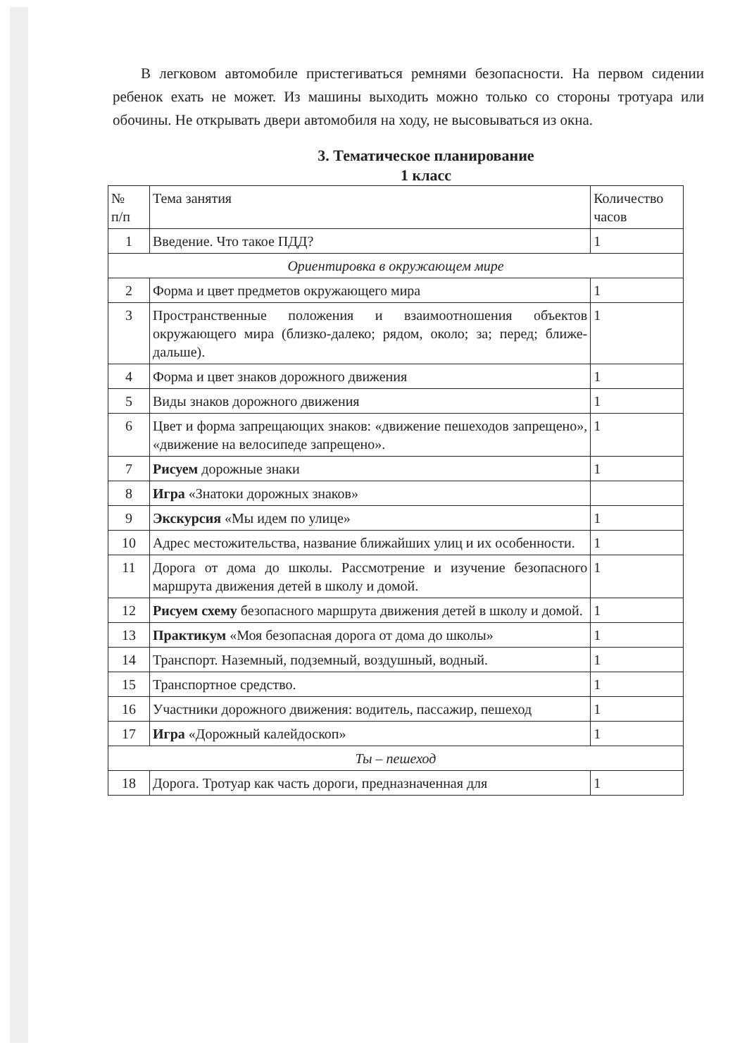В легковом автомобиле пристегиваться ремнями безопасности. На первом сидении ребенок ехать не может. Из машины выходить можно только со стороны тротуара или обочины. Не открывать двери автомобиля на ходу, не высовываться из окна.
3. Тематическое планирование
1 класс
| № п/п | Тема занятия | Количество часов |
| --- | --- | --- |
| 1 | Введение. Что такое ПДД? | 1 |
| Ориентировка в окружающем мире | | |
| 2 | Форма и цвет предметов окружающего мира | 1 |
| 3 | Пространственные положения и взаимоотношения объектов окружающего мира (близко-далеко; рядом, около; за; перед; ближе-дальше). | 1 |
| 4 | Форма и цвет знаков дорожного движения | 1 |
| 5 | Виды знаков дорожного движения | 1 |
| 6 | Цвет и форма запрещающих знаков: «движение пешеходов запрещено», «движение на велосипеде запрещено». | 1 |
| 7 | Рисуем дорожные знаки | 1 |
| 8 | Игра «Знатоки дорожных знаков» | |
| 9 | Экскурсия «Мы идем по улице» | 1 |
| 10 | Адрес местожительства, название ближайших улиц и их особенности. | 1 |
| 11 | Дорога от дома до школы. Рассмотрение и изучение безопасного маршрута движения детей в школу и домой. | 1 |
| 12 | Рисуем схему безопасного маршрута движения детей в школу и домой. | 1 |
| 13 | Практикум «Моя безопасная дорога от дома до школы» | 1 |
| 14 | Транспорт. Наземный, подземный, воздушный, водный. | 1 |
| 15 | Транспортное средство. | 1 |
| 16 | Участники дорожного движения: водитель, пассажир, пешеход | 1 |
| 17 | Игра «Дорожный калейдоскоп» | 1 |
| Ты – пешеход | | |
| 18 | Дорога. Тротуар как часть дороги, предназначенная для | 1 |